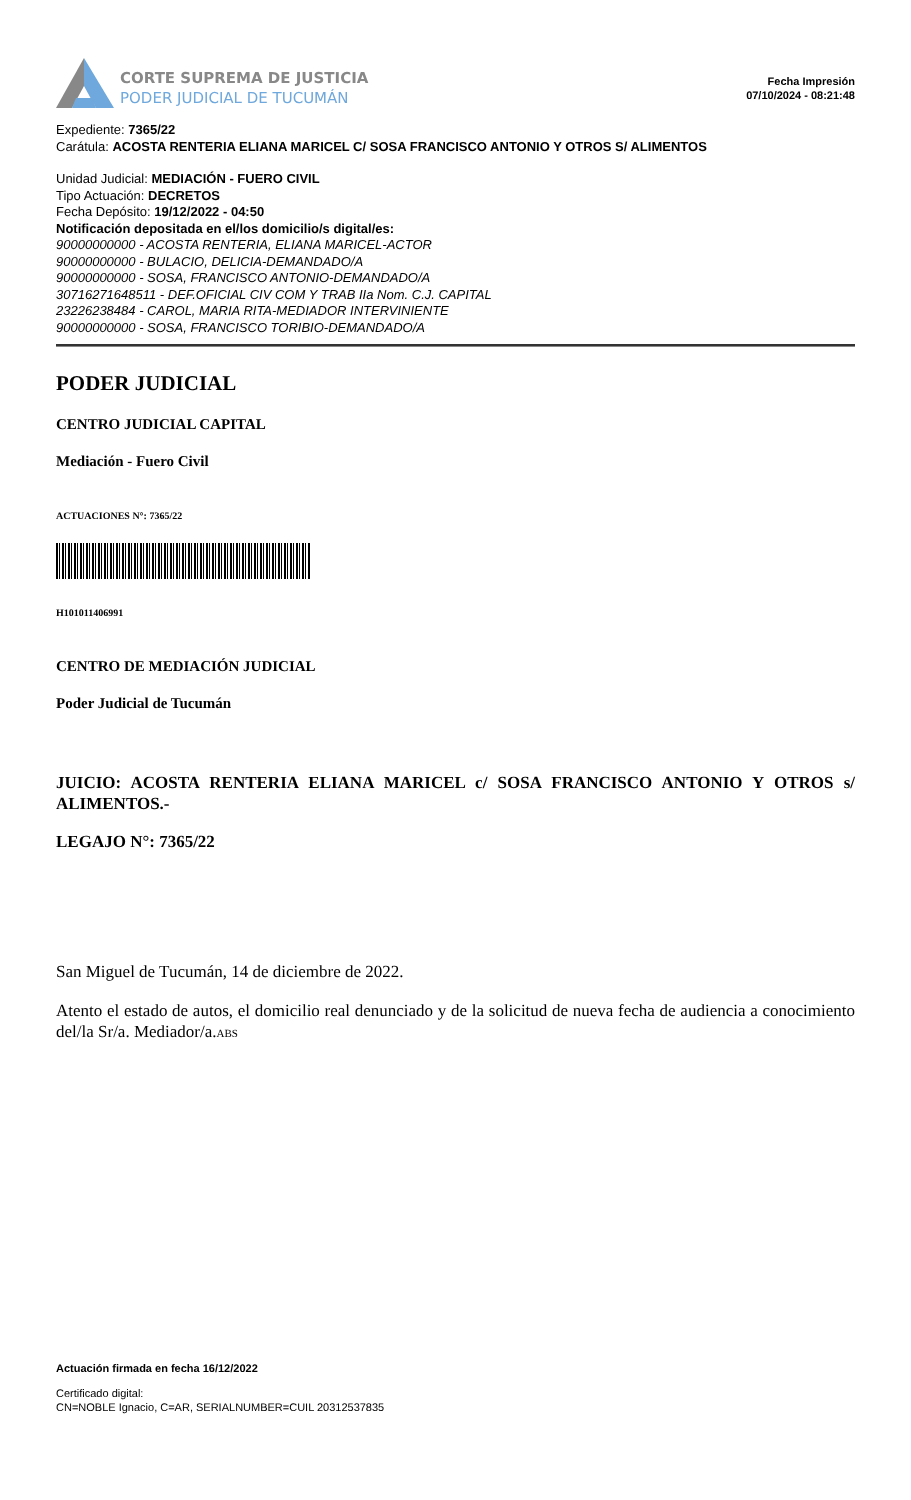CORTE SUPREMA DE JUSTICIA
PODER JUDICIAL DE TUCUMÁN
Fecha Impresión
07/10/2024 - 08:21:48
Expediente: 7365/22
Carátula: ACOSTA RENTERIA ELIANA MARICEL C/ SOSA FRANCISCO ANTONIO Y OTROS S/ ALIMENTOS
Unidad Judicial: MEDIACIÓN - FUERO CIVIL
Tipo Actuación: DECRETOS
Fecha Depósito: 19/12/2022 - 04:50
Notificación depositada en el/los domicilio/s digital/es:
90000000000 - ACOSTA RENTERIA, ELIANA MARICEL-ACTOR
90000000000 - BULACIO, DELICIA-DEMANDADO/A
90000000000 - SOSA, FRANCISCO ANTONIO-DEMANDADO/A
30716271648511 - DEF.OFICIAL CIV COM Y TRAB IIa Nom. C.J. CAPITAL
23226238484 - CAROL, MARIA RITA-MEDIADOR INTERVINIENTE
90000000000 - SOSA, FRANCISCO TORIBIO-DEMANDADO/A
PODER JUDICIAL
CENTRO JUDICIAL CAPITAL
Mediación - Fuero Civil
ACTUACIONES N°: 7365/22
H101011406991
CENTRO DE MEDIACIÓN JUDICIAL
Poder Judicial de Tucumán
JUICIO: ACOSTA RENTERIA ELIANA MARICEL c/ SOSA FRANCISCO ANTONIO Y OTROS s/ ALIMENTOS.-
LEGAJO N°: 7365/22
San Miguel de Tucumán, 14 de diciembre de 2022.
Atento el estado de autos, el domicilio real denunciado y de la solicitud de nueva fecha de audiencia a conocimiento del/la Sr/a. Mediador/a.ABS
Actuación firmada en fecha 16/12/2022
Certificado digital:
CN=NOBLE Ignacio, C=AR, SERIALNUMBER=CUIL 20312537835